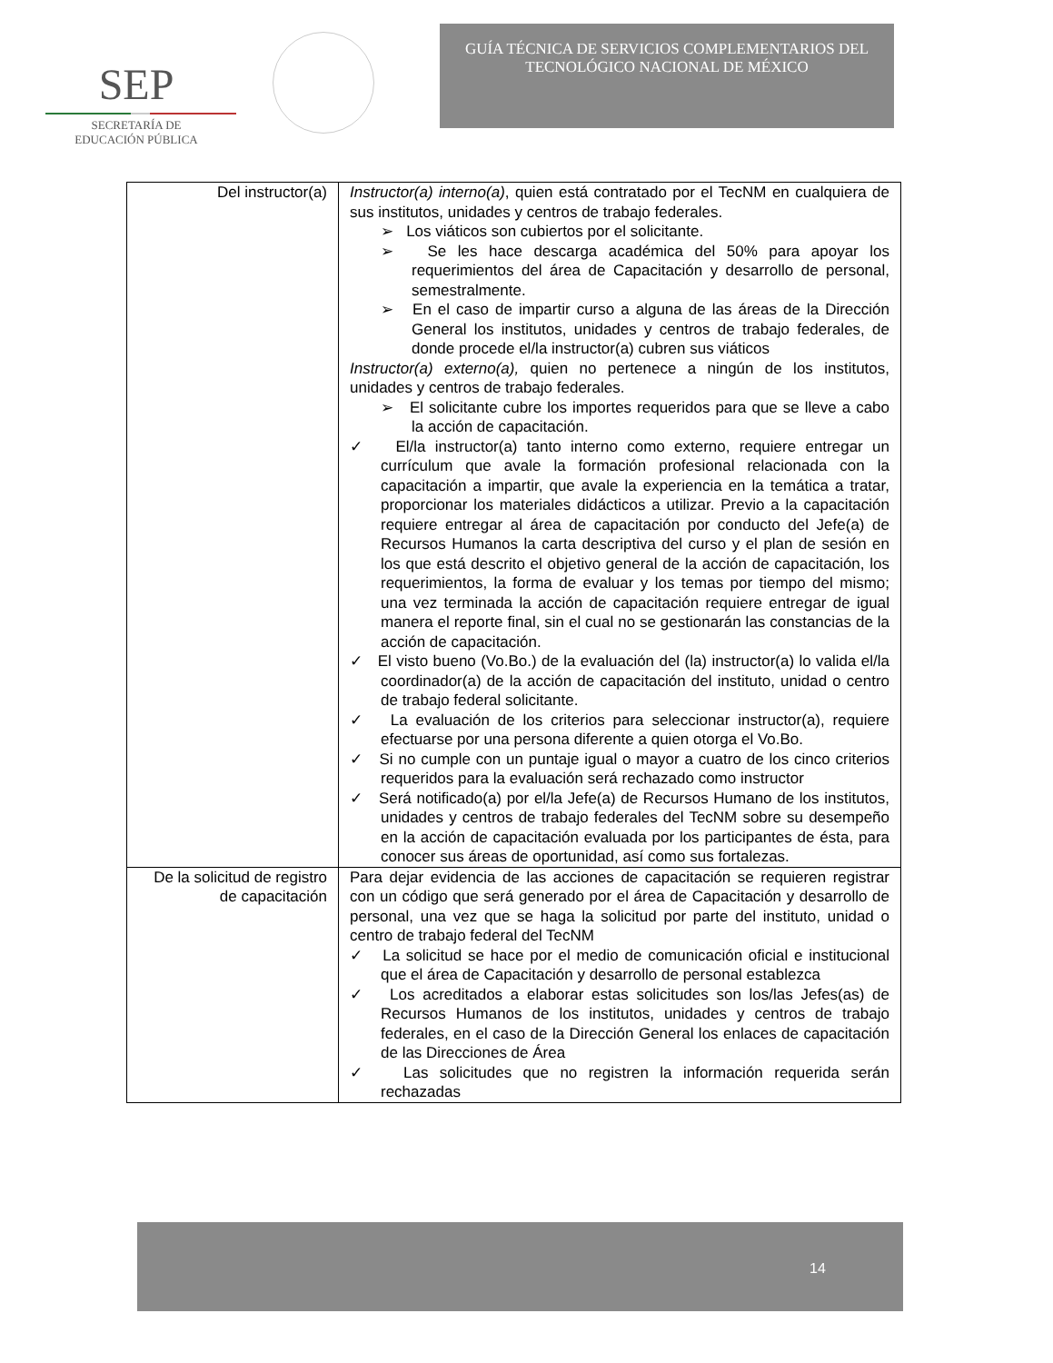SEP
SECRETARÍA DE
EDUCACIÓN PÚBLICA
GUÍA TÉCNICA DE SERVICIOS COMPLEMENTARIOS DEL
TECNOLÓGICO NACIONAL DE MÉXICO
| Del instructor(a) | Instructor(a) interno(a) , quien está contratado por el TecNM en cualquiera de sus institutos, unidades y centros de trabajo federales. ➢ Los viáticos son cubiertos por el solicitante. ➢ Se les hace descarga académica del 50% para apoyar los requerimientos del área de Capacitación y desarrollo de personal, semestralmente. ➢ En el caso de impartir curso a alguna de las áreas de la Dirección General los institutos, unidades y centros de trabajo federales, de donde procede el/la instructor(a) cubren sus viáticos Instructor(a) externo(a), quien no pertenece a ningún de los institutos, unidades y centros de trabajo federales. ➢ El solicitante cubre los importes requeridos para que se lleve a cabo la acción de capacitación. ✓ El/la instructor(a) tanto interno como externo, requiere entregar un currículum que avale la formación profesional relacionada con la capacitación a impartir, que avale la experiencia en la temática a tratar, proporcionar los materiales didácticos a utilizar. Previo a la capacitación requiere entregar al área de capacitación por conducto del Jefe(a) de Recursos Humanos la carta descriptiva del curso y el plan de sesión en los que está descrito el objetivo general de la acción de capacitación, los requerimientos, la forma de evaluar y los temas por tiempo del mismo; una vez terminada la acción de capacitación requiere entregar de igual manera el reporte final, sin el cual no se gestionarán las constancias de la acción de capacitación. ✓ El visto bueno (Vo.Bo.) de la evaluación del (la) instructor(a) lo valida el/la coordinador(a) de la acción de capacitación del instituto, unidad o centro de trabajo federal solicitante. ✓ La evaluación de los criterios para seleccionar instructor(a), requiere efectuarse por una persona diferente a quien otorga el Vo.Bo. ✓ Si no cumple con un puntaje igual o mayor a cuatro de los cinco criterios requeridos para la evaluación será rechazado como instructor ✓ Será notificado(a) por el/la Jefe(a) de Recursos Humano de los institutos, unidades y centros de trabajo federales del TecNM sobre su desempeño en la acción de capacitación evaluada por los participantes de ésta, para conocer sus áreas de oportunidad, así como sus fortalezas. |
| De la solicitud de registro de capacitación | Para dejar evidencia de las acciones de capacitación se requieren registrar con un código que será generado por el área de Capacitación y desarrollo de personal, una vez que se haga la solicitud por parte del instituto, unidad o centro de trabajo federal del TecNM ✓ La solicitud se hace por el medio de comunicación oficial e institucional que el área de Capacitación y desarrollo de personal establezca ✓ Los acreditados a elaborar estas solicitudes son los/las Jefes(as) de Recursos Humanos de los institutos, unidades y centros de trabajo federales, en el caso de la Dirección General los enlaces de capacitación de las Direcciones de Área ✓ Las solicitudes que no registren la información requerida serán rechazadas |
14